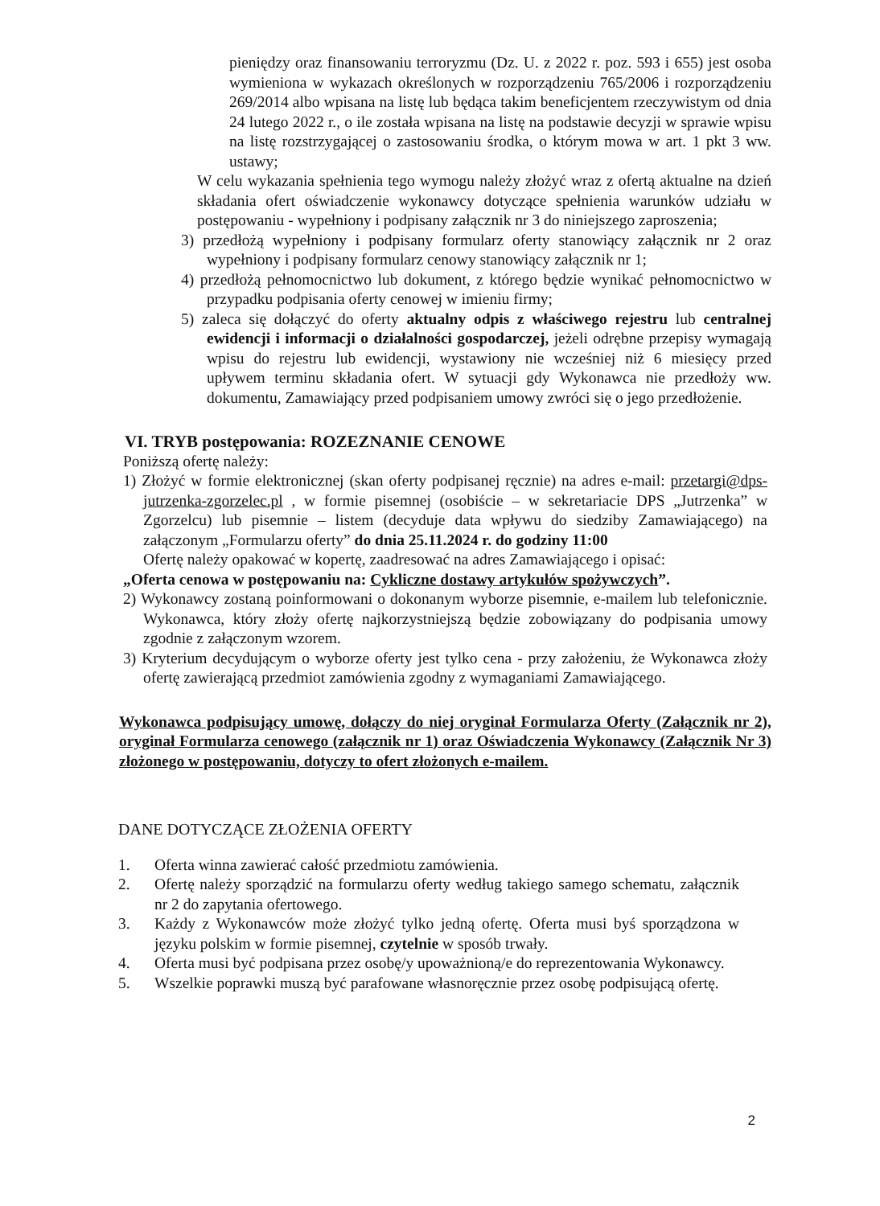pieniędzy oraz finansowaniu terroryzmu (Dz. U. z 2022 r. poz. 593 i 655) jest osoba wymieniona w wykazach określonych w rozporządzeniu 765/2006 i rozporządzeniu 269/2014 albo wpisana na listę lub będąca takim beneficjentem rzeczywistym od dnia 24 lutego 2022 r., o ile została wpisana na listę na podstawie decyzji w sprawie wpisu na listę rozstrzygającej o zastosowaniu środka, o którym mowa w art. 1 pkt 3 ww. ustawy;
W celu wykazania spełnienia tego wymogu należy złożyć wraz z ofertą aktualne na dzień składania ofert oświadczenie wykonawcy dotyczące spełnienia warunków udziału w postępowaniu - wypełniony i podpisany załącznik nr 3 do niniejszego zaproszenia;
3) przedłożą wypełniony i podpisany formularz oferty stanowiący załącznik nr 2 oraz wypełniony i podpisany formularz cenowy stanowiący załącznik nr 1;
4) przedłożą pełnomocnictwo lub dokument, z którego będzie wynikać pełnomocnictwo w przypadku podpisania oferty cenowej w imieniu firmy;
5) zaleca się dołączyć do oferty aktualny odpis z właściwego rejestru lub centralnej ewidencji i informacji o działalności gospodarczej, jeżeli odrębne przepisy wymagają wpisu do rejestru lub ewidencji, wystawiony nie wcześniej niż 6 miesięcy przed upływem terminu składania ofert. W sytuacji gdy Wykonawca nie przedłoży ww. dokumentu, Zamawiający przed podpisaniem umowy zwróci się o jego przedłożenie.
VI. TRYB postępowania: ROZEZNANIE CENOWE
Poniższą ofertę należy:
1) Złożyć w formie elektronicznej (skan oferty podpisanej ręcznie) na adres e-mail: przetargi@dps-jutrzenka-zgorzelec.pl , w formie pisemnej (osobiście – w sekretariacie DPS „Jutrzenka” w Zgorzelcu) lub pisemnie – listem (decyduje data wpływu do siedziby Zamawiającego) na załączonym „Formularzu oferty” do dnia 25.11.2024 r. do godziny 11:00
Ofertę należy opakować w kopertę, zaadresować na adres Zamawiającego i opisać:
„Oferta cenowa w postępowaniu na: Cykliczne dostawy artykułów spożywczych”.
2) Wykonawcy zostaną poinformowani o dokonanym wyborze pisemnie, e-mailem lub telefonicznie. Wykonawca, który złoży ofertę najkorzystniejszą będzie zobowiązany do podpisania umowy zgodnie z załączonym wzorem.
3) Kryterium decydującym o wyborze oferty jest tylko cena - przy założeniu, że Wykonawca złoży ofertę zawierającą przedmiot zamówienia zgodny z wymaganiami Zamawiającego.
Wykonawca podpisujący umowę, dołączy do niej oryginał Formularza Oferty (Załącznik nr 2), oryginał Formularza cenowego (załącznik nr 1) oraz Oświadczenia Wykonawcy (Załącznik Nr 3) złożonego w postępowaniu, dotyczy to ofert złożonych e-mailem.
DANE DOTYCZĄCE ZŁOŻENIA OFERTY
1. Oferta winna zawierać całość przedmiotu zamówienia.
2. Ofertę należy sporządzić na formularzu oferty według takiego samego schematu, załącznik nr 2 do zapytania ofertowego.
3. Każdy z Wykonawców może złożyć tylko jedną ofertę. Oferta musi byś sporządzona w języku polskim w formie pisemnej, czytelnie w sposób trwały.
4. Oferta musi być podpisana przez osobę/y upoważnioną/e do reprezentowania Wykonawcy.
5. Wszelkie poprawki muszą być parafowane własnoręcznie przez osobę podpisującą ofertę.
2